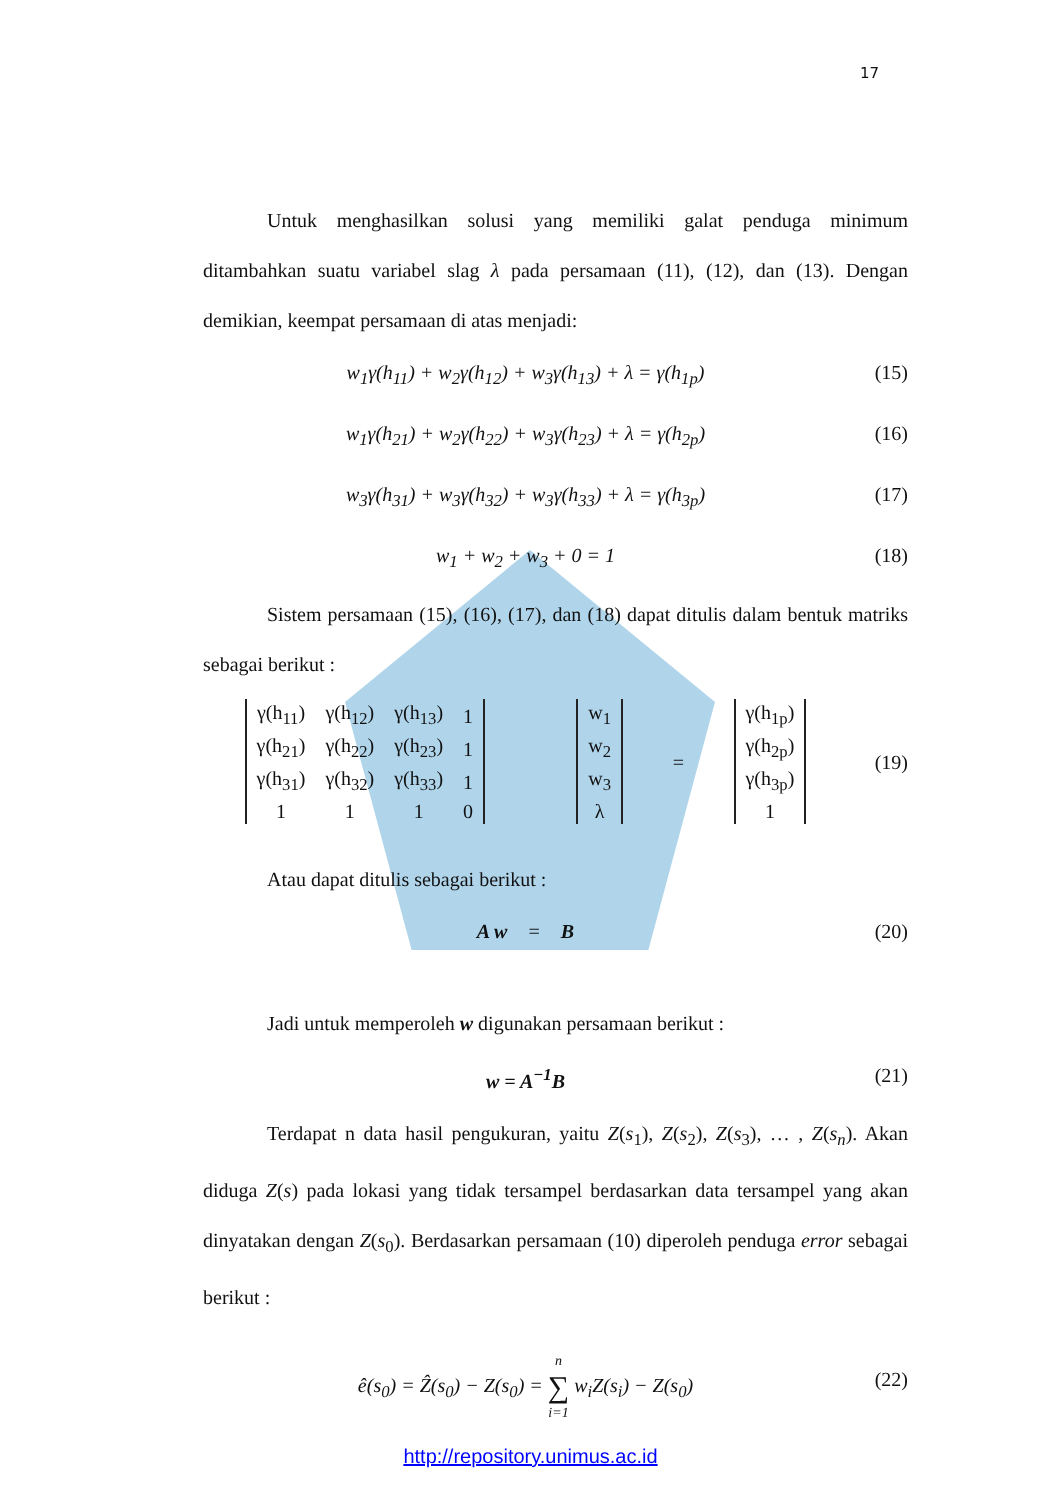17
Untuk menghasilkan solusi yang memiliki galat penduga minimum ditambahkan suatu variabel slag λ pada persamaan (11), (12), dan (13). Dengan demikian, keempat persamaan di atas menjadi:
w<sub>1</sub>γ(h<sub>11</sub>) + w<sub>2</sub>γ(h<sub>12</sub>) + w<sub>3</sub>γ(h<sub>13</sub>) + λ = γ(h<sub>1p</sub>) (15)
w<sub>1</sub>γ(h<sub>21</sub>) + w<sub>2</sub>γ(h<sub>22</sub>) + w<sub>3</sub>γ(h<sub>23</sub>) + λ = γ(h<sub>2p</sub>) (16)
w<sub>3</sub>γ(h<sub>31</sub>) + w<sub>3</sub>γ(h<sub>32</sub>) + w<sub>3</sub>γ(h<sub>33</sub>) + λ = γ(h<sub>3p</sub>) (17)
w<sub>1</sub> + w<sub>2</sub> + w<sub>3</sub> + 0 = 1 (18)
Sistem persamaan (15), (16), (17), dan (18) dapat ditulis dalam bentuk matriks sebagai berikut :
| γ(h<sub>11</sub>) | γ(h<sub>12</sub>) | γ(h<sub>13</sub>) | 1 |
| γ(h<sub>21</sub>) | γ(h<sub>22</sub>) | γ(h<sub>23</sub>) | 1 |
| γ(h<sub>31</sub>) | γ(h<sub>32</sub>) | γ(h<sub>33</sub>) | 1 |
| 1 | 1 | 1 | 0 |
| w<sub>1</sub> |
| w<sub>2</sub> |
| w<sub>3</sub> |
| λ |
=
| γ(h<sub>1p</sub>) |
| γ(h<sub>2p</sub>) |
| γ(h<sub>3p</sub>) |
| 1 |
(19)
Atau dapat ditulis sebagai berikut :
A w = B (20)
Jadi untuk memperoleh w digunakan persamaan berikut :
w = A<sup>−1</sup>B (21)
Terdapat n data hasil pengukuran, yaitu Z(s<sub>1</sub>), Z(s<sub>2</sub>), Z(s<sub>3</sub>), … , Z(s<sub>n</sub>). Akan diduga Z(s) pada lokasi yang tidak tersampel berdasarkan data tersampel yang akan dinyatakan dengan Z(s<sub>0</sub>). Berdasarkan persamaan (10) diperoleh penduga error sebagai berikut :
ê(s<sub>0</sub>) = Ẑ(s<sub>0</sub>) − Z(s<sub>0</sub>) = n
∑
i=1 w<sub>i</sub>Z(s<sub>i</sub>) − Z(s<sub>0</sub>) (22)
http://repository.unimus.ac.id